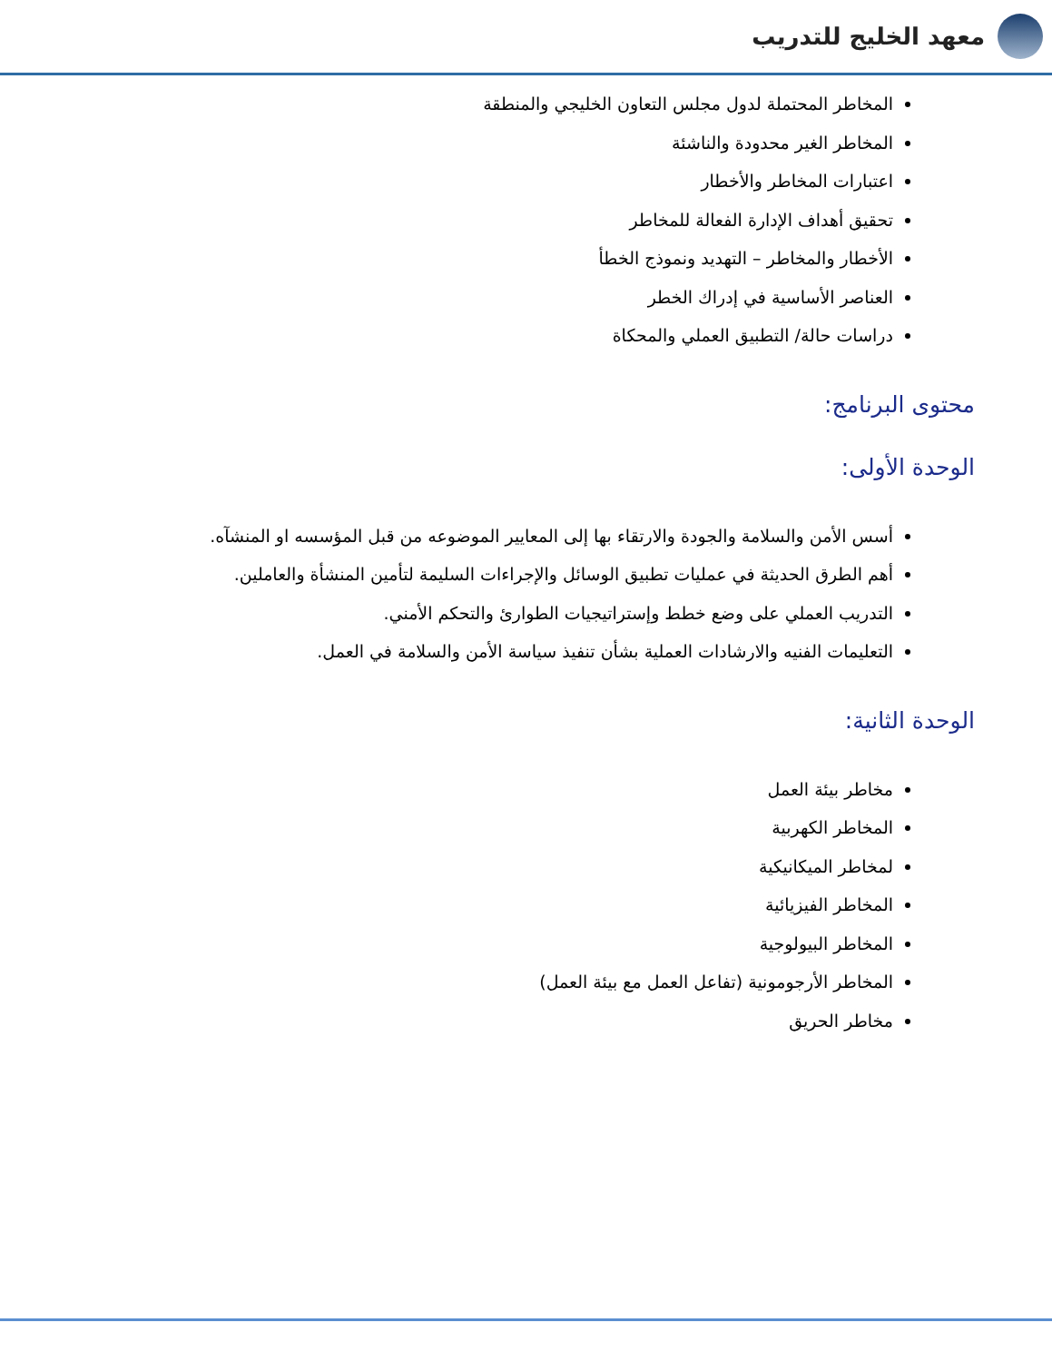معهد الخليج للتدريب
المخاطر المحتملة لدول مجلس التعاون الخليجي والمنطقة
المخاطر الغير محدودة والناشئة
اعتبارات المخاطر والأخطار
تحقيق أهداف الإدارة الفعالة للمخاطر
الأخطار والمخاطر – التهديد ونموذج الخطأ
العناصر الأساسية في إدراك الخطر
دراسات حالة/ التطبيق العملي والمحكاة
محتوى البرنامج:
الوحدة الأولى:
أسس الأمن والسلامة والجودة والارتقاء بها إلى المعايير الموضوعه من قبل المؤسسه او المنشآه.
أهم الطرق الحديثة في عمليات تطبيق الوسائل والإجراءات السليمة لتأمين المنشأة والعاملين.
التدريب العملي على وضع خطط وإستراتيجيات الطوارئ والتحكم الأمني.
التعليمات الفنيه والارشادات العملية بشأن تنفيذ سياسة الأمن والسلامة في العمل.
الوحدة الثانية:
مخاطر بيئة العمل
المخاطر الكهربية
لمخاطر الميكانيكية
المخاطر الفيزيائية
المخاطر البيولوجية
المخاطر الأرجومونية (تفاعل العمل مع بيئة العمل)
مخاطر الحريق